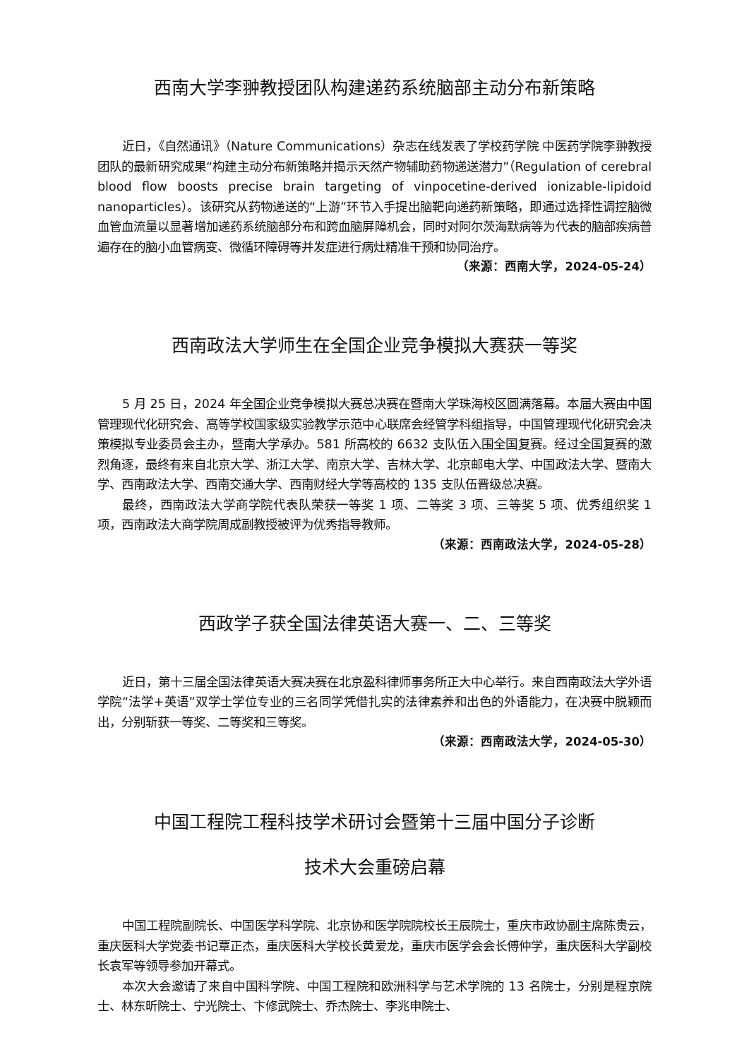西南大学李翀教授团队构建递药系统脑部主动分布新策略
近日，《自然通讯》（Nature Communications）杂志在线发表了学校药学院 中医药学院李翀教授团队的最新研究成果“构建主动分布新策略并揭示天然产物辅助药物递送潜力”（Regulation of cerebral blood flow boosts precise brain targeting of vinpocetine-derived ionizable-lipidoid nanoparticles）。该研究从药物递送的“上游”环节入手提出脑靶向递药新策略，即通过选择性调控脑微血管血流量以显著增加递药系统脑部分布和跨血脑屏障机会，同时对阿尔茨海默病等为代表的脑部疾病普遍存在的脑小血管病变、微循环障碍等并发症进行病灶精准干预和协同治疗。
（来源：西南大学，2024-05-24）
西南政法大学师生在全国企业竞争模拟大赛获一等奖
5 月 25 日，2024 年全国企业竞争模拟大赛总决赛在暨南大学珠海校区圆满落幕。本届大赛由中国管理现代化研究会、高等学校国家级实验教学示范中心联席会经管学科组指导，中国管理现代化研究会决策模拟专业委员会主办，暨南大学承办。581 所高校的 6632 支队伍入围全国复赛。经过全国复赛的激烈角逐，最终有来自北京大学、浙江大学、南京大学、吉林大学、北京邮电大学、中国政法大学、暨南大学、西南政法大学、西南交通大学、西南财经大学等高校的 135 支队伍晋级总决赛。
最终，西南政法大学商学院代表队荣获一等奖 1 项、二等奖 3 项、三等奖 5 项、优秀组织奖 1 项，西南政法大商学院周成副教授被评为优秀指导教师。
（来源：西南政法大学，2024-05-28）
西政学子获全国法律英语大赛一、二、三等奖
近日，第十三届全国法律英语大赛决赛在北京盈科律师事务所正大中心举行。来自西南政法大学外语学院“法学+英语”双学士学位专业的三名同学凭借扎实的法律素养和出色的外语能力，在决赛中脱颖而出，分别斩获一等奖、二等奖和三等奖。
（来源：西南政法大学，2024-05-30）
中国工程院工程科技学术研讨会暨第十三届中国分子诊断
技术大会重磅启幕
中国工程院副院长、中国医学科学院、北京协和医学院院校长王辰院士，重庆市政协副主席陈贵云，重庆医科大学党委书记覃正杰，重庆医科大学校长黄爱龙，重庆市医学会会长傅仲学，重庆医科大学副校长袁军等领导参加开幕式。
本次大会邀请了来自中国科学院、中国工程院和欧洲科学与艺术学院的 13 名院士，分别是程京院士、林东昕院士、宁光院士、卞修武院士、乔杰院士、李兆申院士、